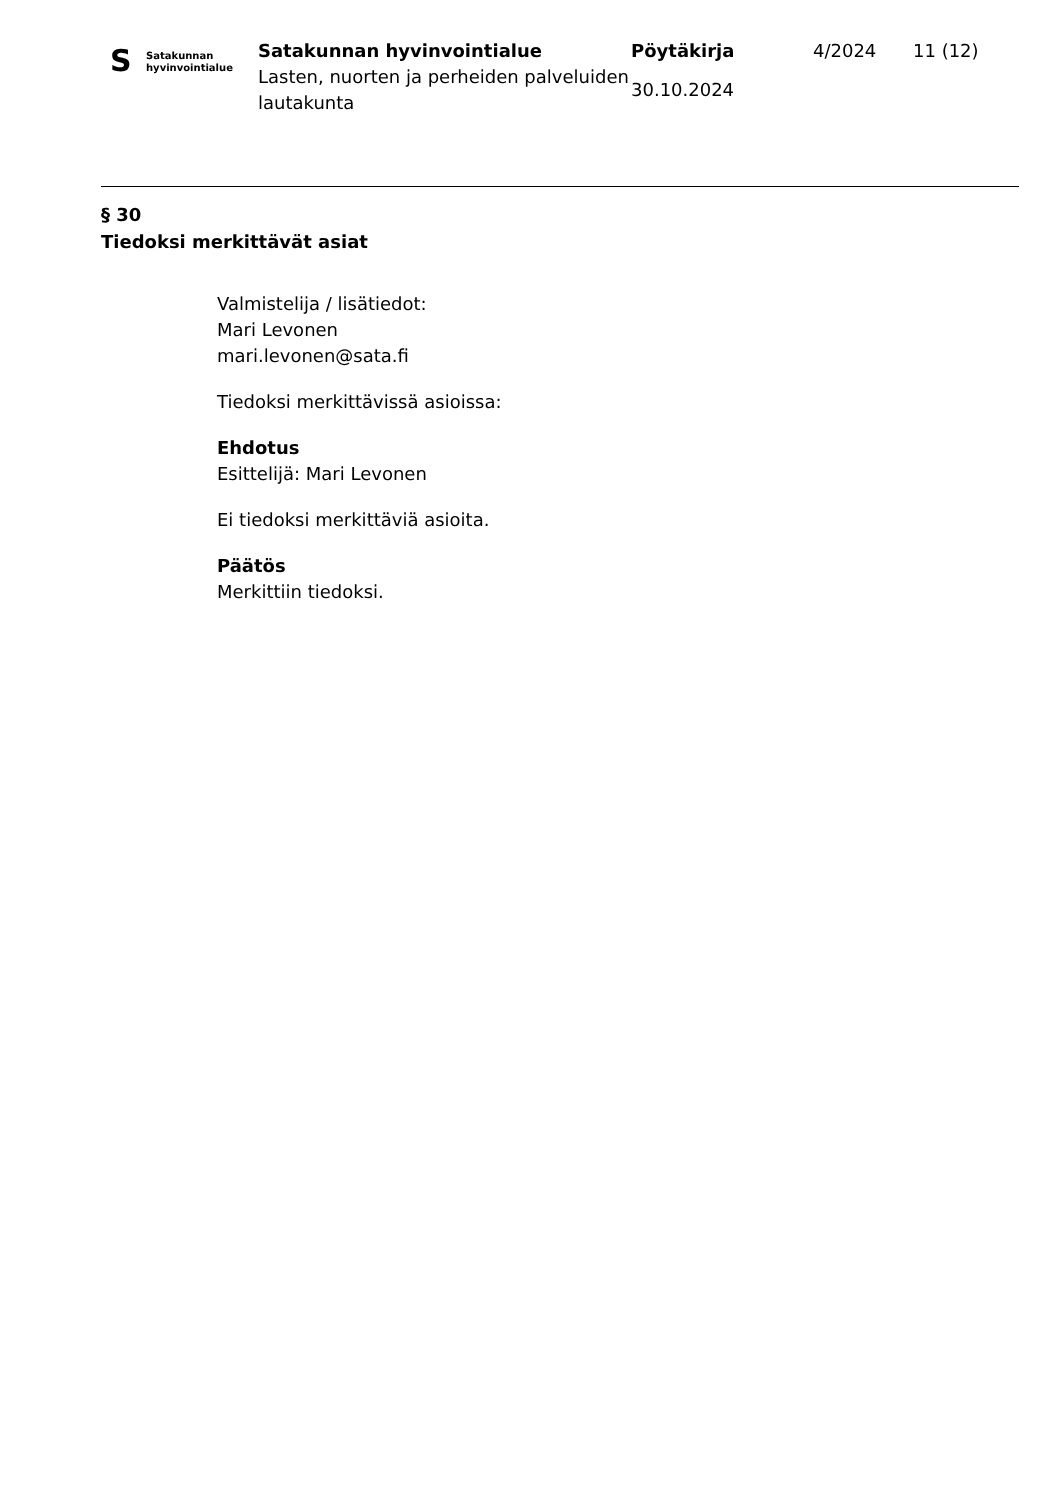S
Satakunnan
hyvinvointialue
Satakunnan hyvinvointialue
Lasten, nuorten ja perheiden palveluiden lautakunta
Pöytäkirja
30.10.2024
4/2024 11 (12)
§ 30
Tiedoksi merkittävät asiat
Valmistelija / lisätiedot:
Mari Levonen
mari.levonen@sata.fi
Tiedoksi merkittävissä asioissa:
Ehdotus
Esittelijä: Mari Levonen
Ei tiedoksi merkittäviä asioita.
Päätös
Merkittiin tiedoksi.